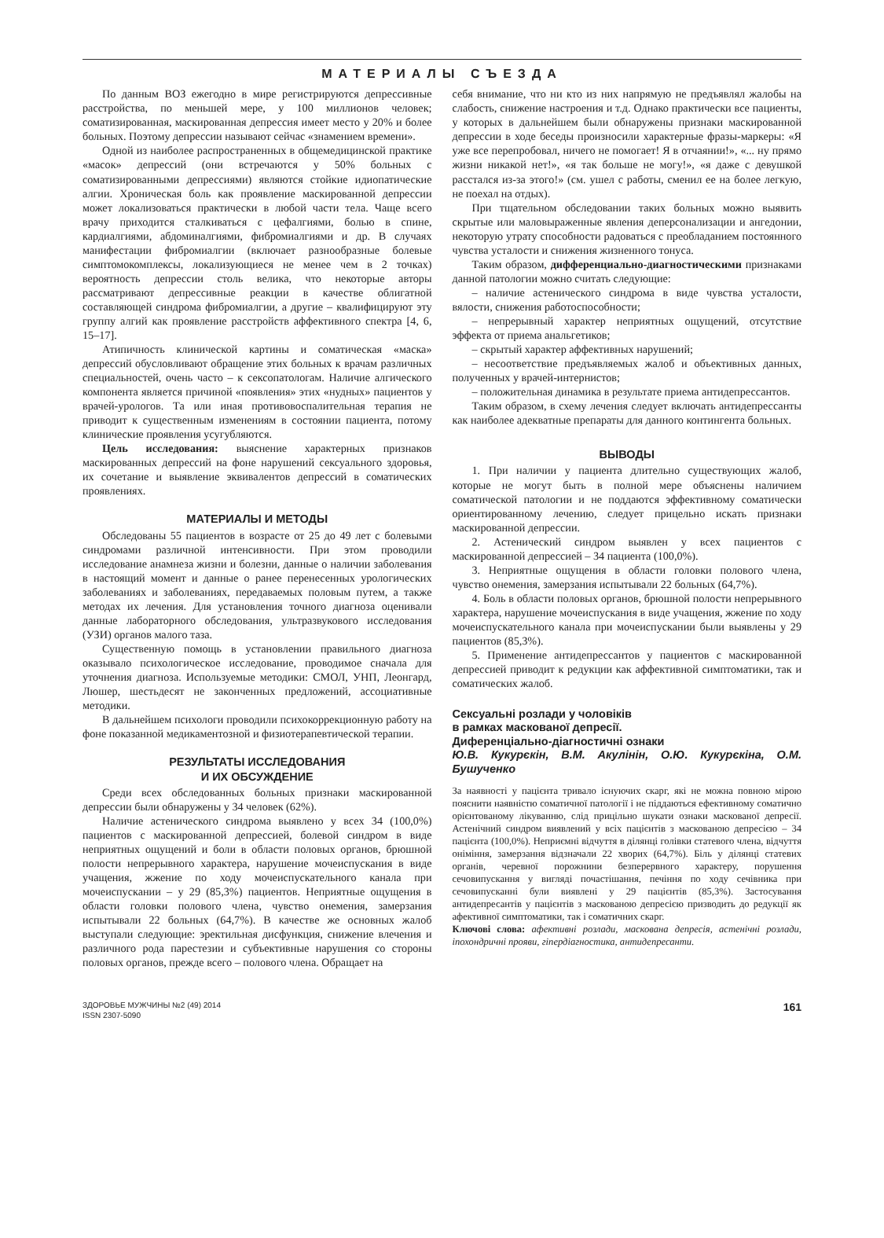МАТЕРИАЛЫ СЪЕЗДА
По данным ВОЗ ежегодно в мире регистрируются депрессивные расстройства, по меньшей мере, у 100 миллионов человек; соматизированная, маскированная депрессия имеет место у 20% и более больных. Поэтому депрессии называют сейчас «знамением времени».
Одной из наиболее распространенных в общемедицинской практике «масок» депрессий (они встречаются у 50% больных с соматизированными депрессиями) являются стойкие идиопатические алгии. Хроническая боль как проявление маскированной депрессии может локализоваться практически в любой части тела. Чаще всего врачу приходится сталкиваться с цефалгиями, болью в спине, кардиалгиями, абдоминалгиями, фибромиалгиями и др. В случаях манифестации фибромиалгии (включает разнообразные болевые симптомокомплексы, локализующиеся не менее чем в 2 точках) вероятность депрессии столь велика, что некоторые авторы рассматривают депрессивные реакции в качестве облигатной составляющей синдрома фибромиалгии, а другие – квалифицируют эту группу алгий как проявление расстройств аффективного спектра [4, 6, 15–17].
Атипичность клинической картины и соматическая «маска» депрессий обусловливают обращение этих больных к врачам различных специальностей, очень часто – к сексопатологам. Наличие алгического компонента является причиной «появления» этих «нудных» пациентов у врачей-урологов. Та или иная противовоспалительная терапия не приводит к существенным изменениям в состоянии пациента, потому клинические проявления усугубляются.
Цель исследования: выяснение характерных признаков маскированных депрессий на фоне нарушений сексуального здоровья, их сочетание и выявление эквивалентов депрессий в соматических проявлениях.
МАТЕРИАЛЫ И МЕТОДЫ
Обследованы 55 пациентов в возрасте от 25 до 49 лет с болевыми синдромами различной интенсивности. При этом проводили исследование анамнеза жизни и болезни, данные о наличии заболевания в настоящий момент и данные о ранее перенесенных урологических заболеваниях и заболеваниях, передаваемых половым путем, а также методах их лечения. Для установления точного диагноза оценивали данные лабораторного обследования, ультразвукового исследования (УЗИ) органов малого таза.
Существенную помощь в установлении правильного диагноза оказывало психологическое исследование, проводимое сначала для уточнения диагноза. Используемые методики: СМОЛ, УНП, Леонгард, Люшер, шестьдесят не законченных предложений, ассоциативные методики.
В дальнейшем психологи проводили психокоррекционную работу на фоне показанной медикаментозной и физиотерапевтической терапии.
РЕЗУЛЬТАТЫ ИССЛЕДОВАНИЯ
И ИХ ОБСУЖДЕНИЕ
Среди всех обследованных больных признаки маскированной депрессии были обнаружены у 34 человек (62%).
Наличие астенического синдрома выявлено у всех 34 (100,0%) пациентов с маскированной депрессией, болевой синдром в виде неприятных ощущений и боли в области половых органов, брюшной полости непрерывного характера, нарушение мочеиспускания в виде учащения, жжение по ходу мочеиспускательного канала при мочеиспускании – у 29 (85,3%) пациентов. Неприятные ощущения в области головки полового члена, чувство онемения, замерзания испытывали 22 больных (64,7%). В качестве же основных жалоб выступали следующие: эректильная дисфункция, снижение влечения и различного рода парестезии и субъективные нарушения со стороны половых органов, прежде всего – полового члена. Обращает на
себя внимание, что ни кто из них напрямую не предъявлял жалобы на слабость, снижение настроения и т.д. Однако практически все пациенты, у которых в дальнейшем были обнаружены признаки маскированной депрессии в ходе беседы произносили характерные фразы-маркеры: «Я уже все перепробовал, ничего не помогает! Я в отчаянии!», «... ну прямо жизни никакой нет!», «я так больше не могу!», «я даже с девушкой расстался из-за этого!» (см. ушел с работы, сменил ее на более легкую, не поехал на отдых).
При тщательном обследовании таких больных можно выявить скрытые или маловыраженные явления деперсонализации и ангедонии, некоторую утрату способности радоваться с преобладанием постоянного чувства усталости и снижения жизненного тонуса.
Таким образом, дифференциально-диагностическими признаками данной патологии можно считать следующие:
– наличие астенического синдрома в виде чувства усталости, вялости, снижения работоспособности;
– непрерывный характер неприятных ощущений, отсутствие эффекта от приема анальгетиков;
– скрытый характер аффективных нарушений;
– несоответствие предъявляемых жалоб и объективных данных, полученных у врачей-интернистов;
– положительная динамика в результате приема антидепрессантов.
Таким образом, в схему лечения следует включать антидепрессанты как наиболее адекватные препараты для данного контингента больных.
ВЫВОДЫ
1. При наличии у пациента длительно существующих жалоб, которые не могут быть в полной мере объяснены наличием соматической патологии и не поддаются эффективному соматически ориентированному лечению, следует прицельно искать признаки маскированной депрессии.
2. Астенический синдром выявлен у всех пациентов с маскированной депрессией – 34 пациента (100,0%).
3. Неприятные ощущения в области головки полового члена, чувство онемения, замерзания испытывали 22 больных (64,7%).
4. Боль в области половых органов, брюшной полости непрерывного характера, нарушение мочеиспускания в виде учащения, жжение по ходу мочеиспускательного канала при мочеиспускании были выявлены у 29 пациентов (85,3%).
5. Применение антидепрессантов у пациентов с маскированной депрессией приводит к редукции как аффективной симптоматики, так и соматических жалоб.
Сексуальні розлади у чоловіків
в рамках маскованої депресії.
Диференціально-діагностичні ознаки
Ю.В. Кукурєкін, В.М. Акулінін, О.Ю. Кукурєкіна, О.М. Бушученко
За наявності у пацієнта тривало існуючих скарг, які не можна повною мірою пояснити наявністю соматичної патології і не піддаються ефективному соматично орієнтованому лікуванню, слід прицільно шукати ознаки маскованої депресії. Астенічний синдром виявлений у всіх пацієнтів з маскованою депресією – 34 пацієнта (100,0%). Неприємні відчуття в ділянці голівки статевого члена, відчуття оніміння, замерзання відзначали 22 хворих (64,7%). Біль у ділянці статевих органів, черевної порожнини безперервного характеру, порушення сечовипускання у вигляді почастішання, печіння по ходу сечівника при сечовипусканні були виявлені у 29 пацієнтів (85,3%). Застосування антидепресантів у пацієнтів з маскованою депресією призводить до редукції як афективної симптоматики, так і соматичних скарг.
Ключові слова: афективні розлади, маскована депресія, астенічні розлади, іпохондричні прояви, гіпердіагностика, антидепресанти.
ЗДОРОВЬЕ МУЖЧИНЫ №2 (49) 2014
ISSN 2307-5090
161